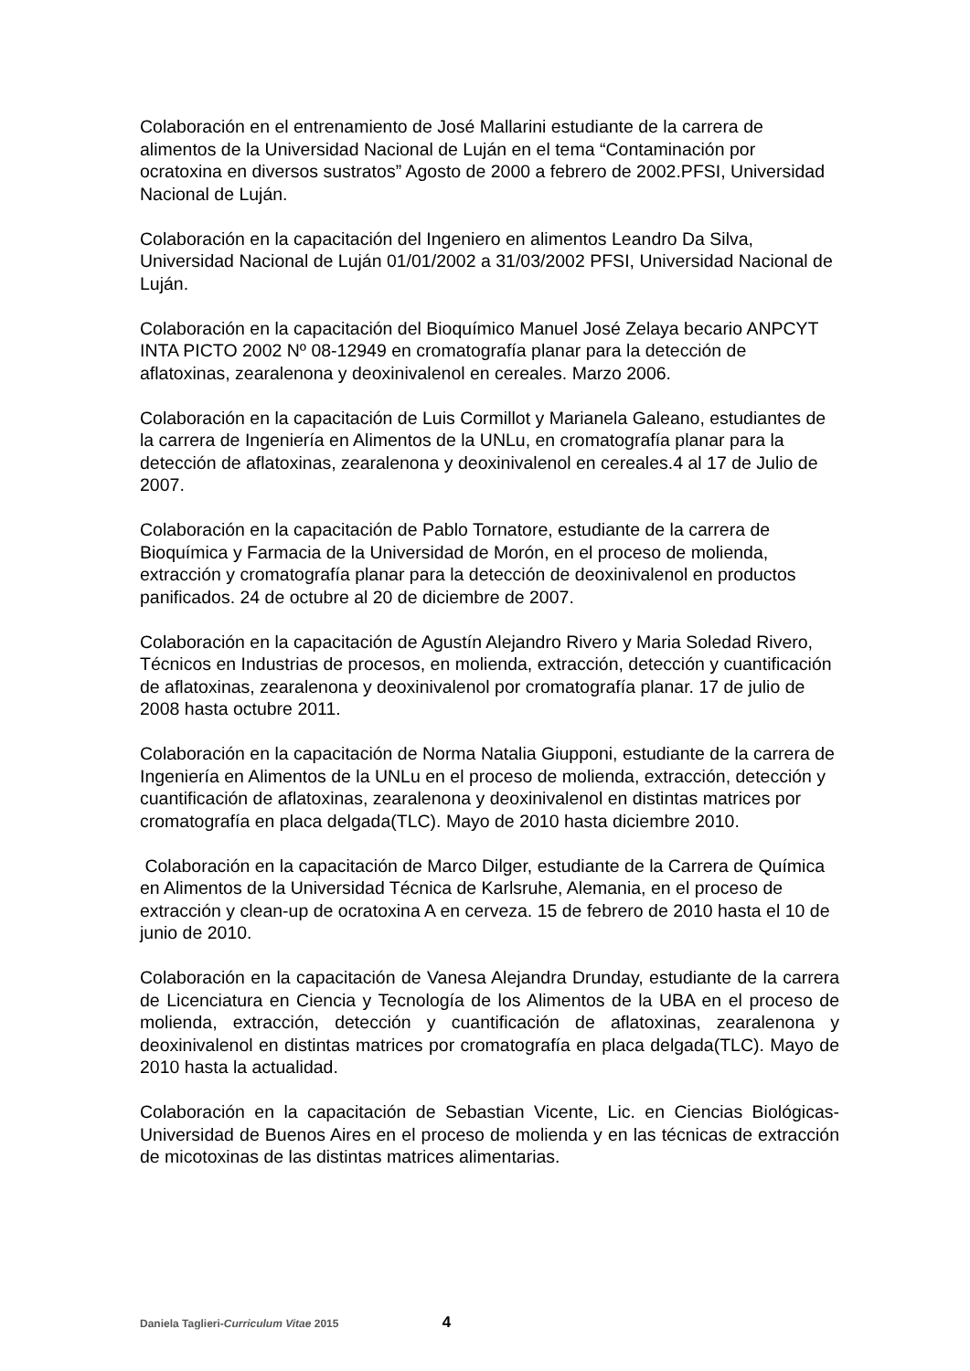Colaboración en el entrenamiento de José Mallarini estudiante de la carrera de alimentos de la Universidad Nacional de Luján en el tema “Contaminación por ocratoxina en diversos sustratos” Agosto de 2000 a febrero de 2002.PFSI, Universidad Nacional de Luján.
Colaboración en la capacitación del Ingeniero en alimentos Leandro Da Silva, Universidad Nacional de Luján 01/01/2002 a 31/03/2002 PFSI, Universidad Nacional de Luján.
Colaboración en la capacitación del Bioquímico Manuel José Zelaya becario ANPCYT INTA PICTO 2002 Nº 08-12949 en cromatografía planar para la detección de aflatoxinas, zearalenona y deoxinivalenol en cereales. Marzo 2006.
Colaboración en la capacitación de Luis Cormillot y Marianela Galeano, estudiantes de la carrera de Ingeniería en Alimentos de la UNLu, en cromatografía planar para la detección de aflatoxinas, zearalenona y deoxinivalenol en cereales.4 al 17 de Julio de 2007.
Colaboración en la capacitación de Pablo Tornatore, estudiante de la carrera de Bioquímica y Farmacia de la Universidad de Morón, en el proceso de molienda, extracción y cromatografía planar para la detección de deoxinivalenol en productos panificados. 24 de octubre al 20 de diciembre de 2007.
Colaboración en la capacitación de Agustín Alejandro Rivero y Maria Soledad Rivero, Técnicos en Industrias de procesos, en molienda, extracción, detección y cuantificación de aflatoxinas, zearalenona y deoxinivalenol por cromatografía planar. 17 de julio de 2008 hasta octubre 2011.
Colaboración en la capacitación de Norma Natalia Giupponi, estudiante de la carrera de Ingeniería en Alimentos de la UNLu en el proceso de molienda, extracción, detección y cuantificación de aflatoxinas, zearalenona y deoxinivalenol en distintas matrices por cromatografía en placa delgada(TLC). Mayo de 2010 hasta diciembre 2010.
Colaboración en la capacitación de Marco Dilger, estudiante de la Carrera de Química en Alimentos de la Universidad Técnica de Karlsruhe, Alemania, en el proceso de extracción y clean-up de ocratoxina A en cerveza. 15 de febrero de 2010 hasta el 10 de junio de 2010.
Colaboración en la capacitación de Vanesa Alejandra Drunday, estudiante de la carrera de Licenciatura en Ciencia y Tecnología de los Alimentos de la UBA en el proceso de molienda, extracción, detección y cuantificación de aflatoxinas, zearalenona y deoxinivalenol en distintas matrices por cromatografía en placa delgada(TLC). Mayo de 2010 hasta la actualidad.
Colaboración en la capacitación de Sebastian Vicente, Lic. en Ciencias Biológicas- Universidad de Buenos Aires en el proceso de molienda y en las técnicas de extracción de micotoxinas de las distintas matrices alimentarias.
Daniela Taglieri-Curriculum Vitae 2015 4